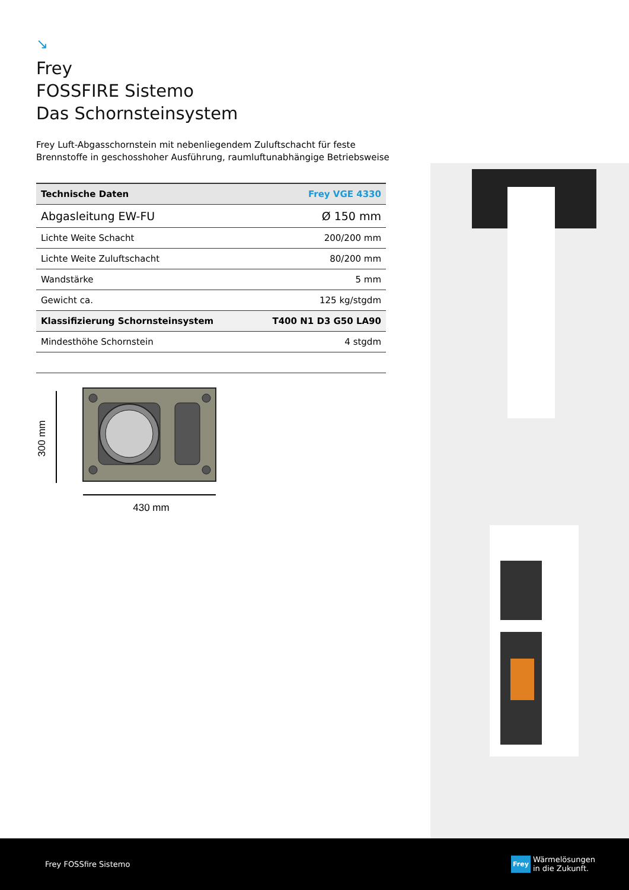↘
Frey
FOSSFIRE Sistemo
Das Schornsteinsystem
Frey Luft-Abgasschornstein mit nebenliegendem Zuluftschacht für feste Brennstoffe in geschosshoher Ausführung, raumluftunabhängige Betriebsweise
| Technische Daten | Frey VGE 4330 |
| --- | --- |
| Abgasleitung EW-FU | Ø 150 mm |
| Lichte Weite Schacht | 200/200 mm |
| Lichte Weite Zuluftschacht | 80/200 mm |
| Wandstärke | 5 mm |
| Gewicht ca. | 125 kg/stgdm |
| Klassifizierung Schornsteinsystem | T400 N1 D3 G50 LA90 |
| Mindesthöhe Schornstein | 4 stgdm |
300 mm
430 mm
Frey FOSSfire Sistemo
Frey Wärmelösungen
in die Zukunft.